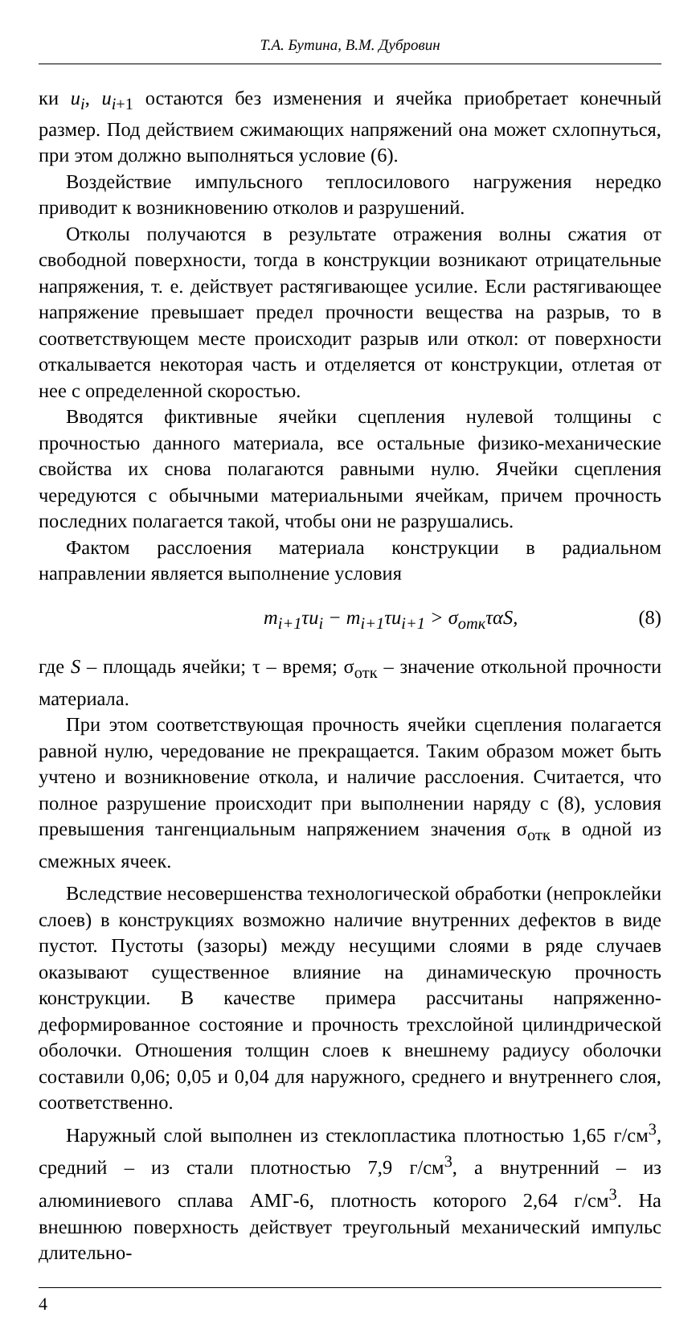Т.А. Бутина, В.М. Дубровин
ки u<sub>i</sub>, u<sub>i</sub><sub>+1</sub> остаются без изменения и ячейка приобретает конечный размер. Под действием сжимающих напряжений она может схлопнуться, при этом должно выполняться условие (6).
Воздействие импульсного теплосилового нагружения нередко приводит к возникновению отколов и разрушений.
Отколы получаются в результате отражения волны сжатия от свободной поверхности, тогда в конструкции возникают отрицательные напряжения, т. е. действует растягивающее усилие. Если растягивающее напряжение превышает предел прочности вещества на разрыв, то в соответствующем месте происходит разрыв или откол: от поверхности откалывается некоторая часть и отделяется от конструкции, отлетая от нее с определенной скоростью.
Вводятся фиктивные ячейки сцепления нулевой толщины с прочностью данного материала, все остальные физико-механические свойства их снова полагаются равными нулю. Ячейки сцепления чередуются с обычными материальными ячейкам, причем прочность последних полагается такой, чтобы они не разрушались.
Фактом расслоения материала конструкции в радиальном направлении является выполнение условия
m<sub>i</sub><sub>+1</sub>τu<sub>i</sub> − m<sub>i</sub><sub>+1</sub>τu<sub>i</sub><sub>+1</sub> > σ<sub>отк</sub>ταS, (8)
где S – площадь ячейки; τ – время; σ<sub>отк</sub> – значение откольной прочности материала.
При этом соответствующая прочность ячейки сцепления полагается равной нулю, чередование не прекращается. Таким образом может быть учтено и возникновение откола, и наличие расслоения. Считается, что полное разрушение происходит при выполнении наряду с (8), условия превышения тангенциальным напряжением значения σ<sub>отк</sub> в одной из смежных ячеек.
Вследствие несовершенства технологической обработки (непроклейки слоев) в конструкциях возможно наличие внутренних дефектов в виде пустот. Пустоты (зазоры) между несущими слоями в ряде случаев оказывают существенное влияние на динамическую прочность конструкции. В качестве примера рассчитаны напряженно-деформированное состояние и прочность трехслойной цилиндрической оболочки. Отношения толщин слоев к внешнему радиусу оболочки составили 0,06; 0,05 и 0,04 для наружного, среднего и внутреннего слоя, соответственно.
Наружный слой выполнен из стеклопластика плотностью 1,65 г/см<sup>3</sup>, средний – из стали плотностью 7,9 г/см<sup>3</sup>, а внутренний – из алюминиевого сплава АМГ-6, плотность которого 2,64 г/см<sup>3</sup>. На внешнюю поверхность действует треугольный механический импульс длительно-
4